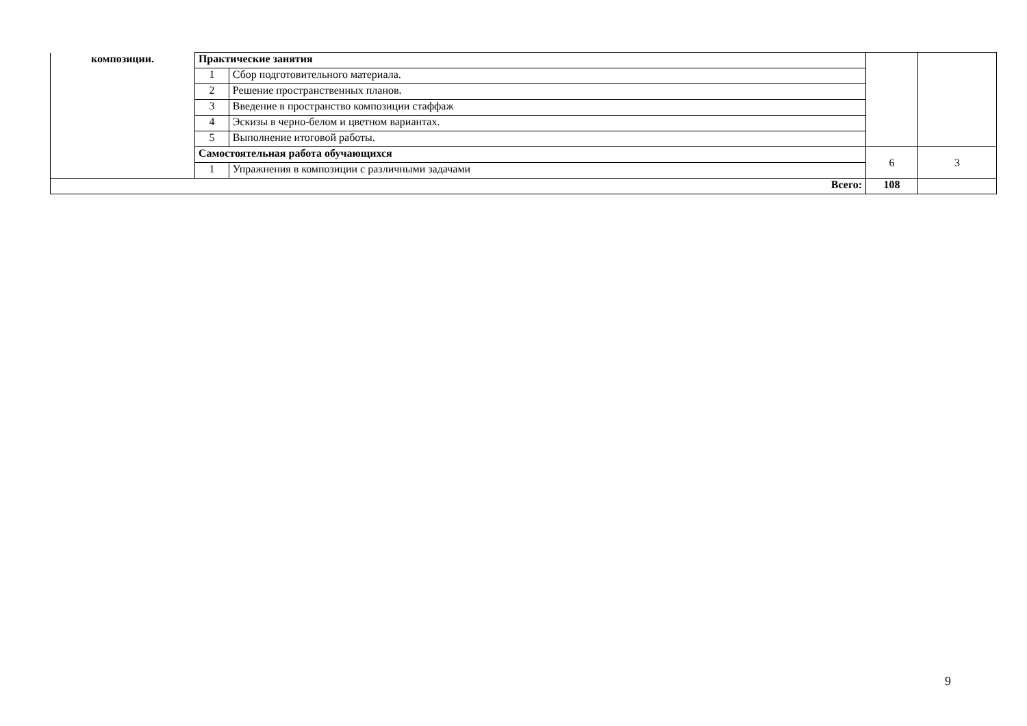| композиции. | Практические занятия | | | |
| | 1 | Сбор подготовительного материала. | | |
| | 2 | Решение пространственных планов. | | |
| | 3 | Введение в пространство композиции стаффаж | | |
| | 4 | Эскизы в черно-белом и цветном вариантах. | | |
| | 5 | Выполнение итоговой работы. | | |
| | Самостоятельная работа обучающихся | | 6 | 3 |
| | 1 | Упражнения в композиции с различными задачами | | |
| Всего: | | | 108 | |
9